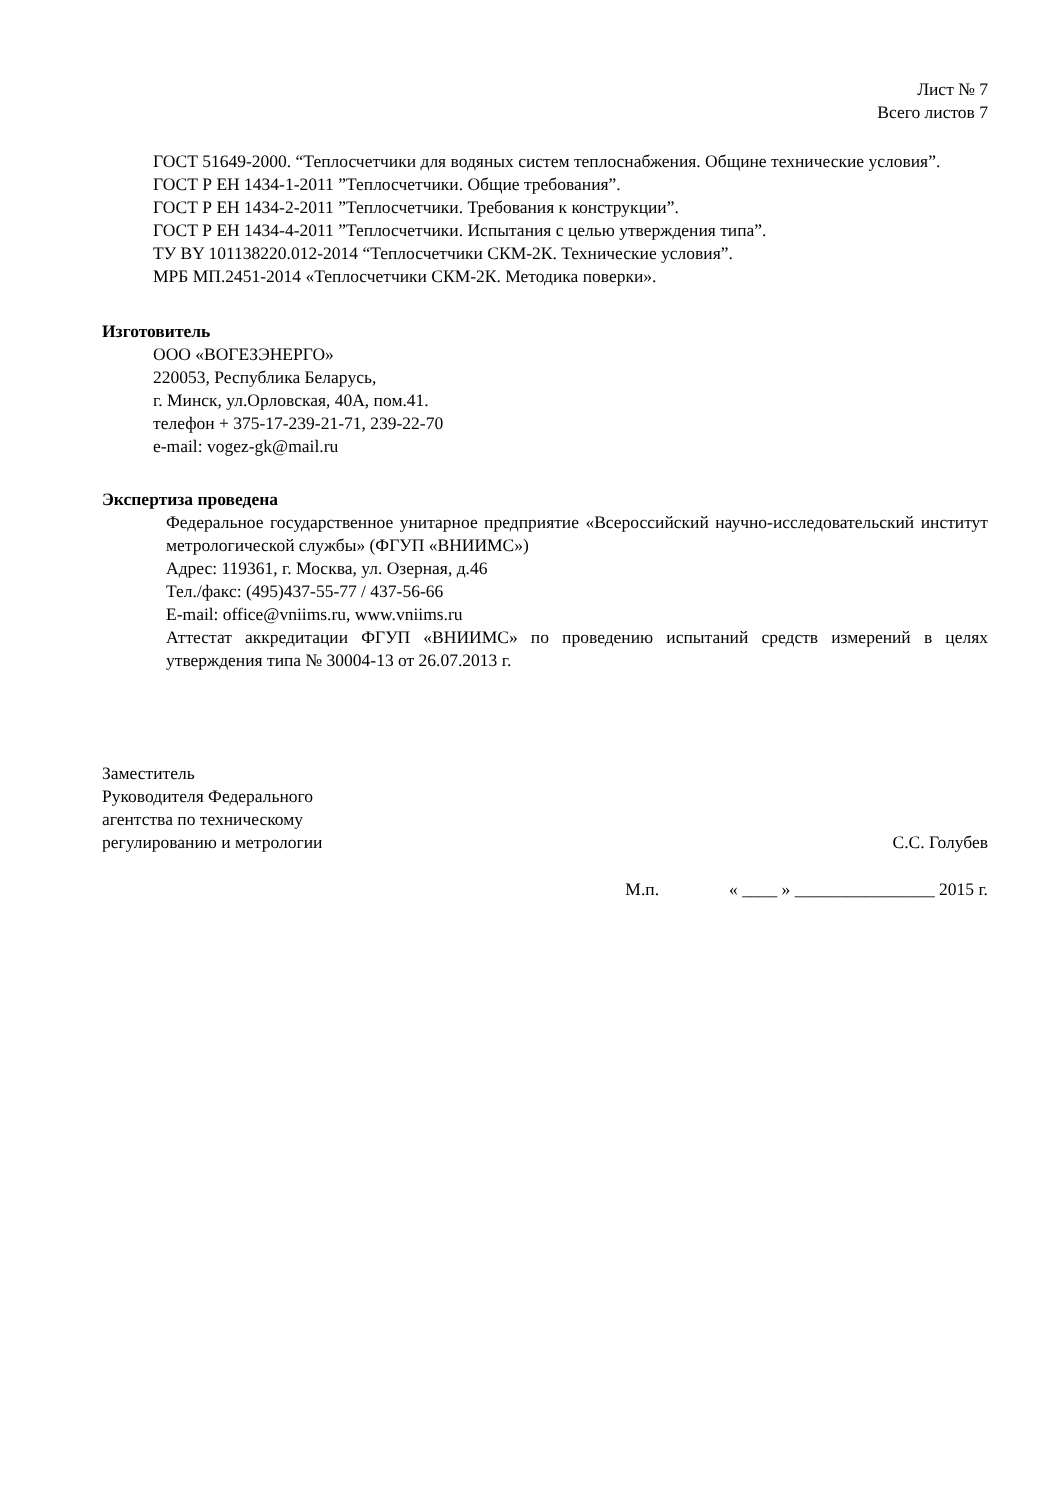Лист № 7
Всего листов 7
ГОСТ 51649-2000. “Теплосчетчики для водяных систем теплоснабжения. Общине технические условия”.
ГОСТ Р ЕН 1434-1-2011 ”Теплосчетчики. Общие требования”.
ГОСТ Р ЕН 1434-2-2011 ”Теплосчетчики. Требования к конструкции”.
ГОСТ Р ЕН 1434-4-2011 ”Теплосчетчики. Испытания с целью утверждения типа”.
ТУ BY 101138220.012-2014 “Теплосчетчики СКМ-2К. Технические условия”.
МРБ МП.2451-2014 «Теплосчетчики СКМ-2К. Методика поверки».
Изготовитель
ООО «ВОГЕЗЭНЕРГО»
220053, Республика Беларусь,
г. Минск, ул.Орловская, 40А, пом.41.
телефон + 375-17-239-21-71, 239-22-70
e-mail: vogez-gk@mail.ru
Экспертиза проведена
Федеральное государственное унитарное предприятие «Всероссийский научно-исследовательский институт метрологической службы» (ФГУП «ВНИИМС»)
Адрес: 119361, г. Москва, ул. Озерная, д.46
Тел./факс: (495)437-55-77 / 437-56-66
E-mail: office@vniims.ru, www.vniims.ru
Аттестат аккредитации ФГУП «ВНИИМС» по проведению испытаний средств измерений в целях утверждения типа № 30004-13 от 26.07.2013 г.
Заместитель
Руководителя Федерального
агентства по техническому
регулированию и метрологии
С.С. Голубев
М.п. « ____ » ________________ 2015 г.